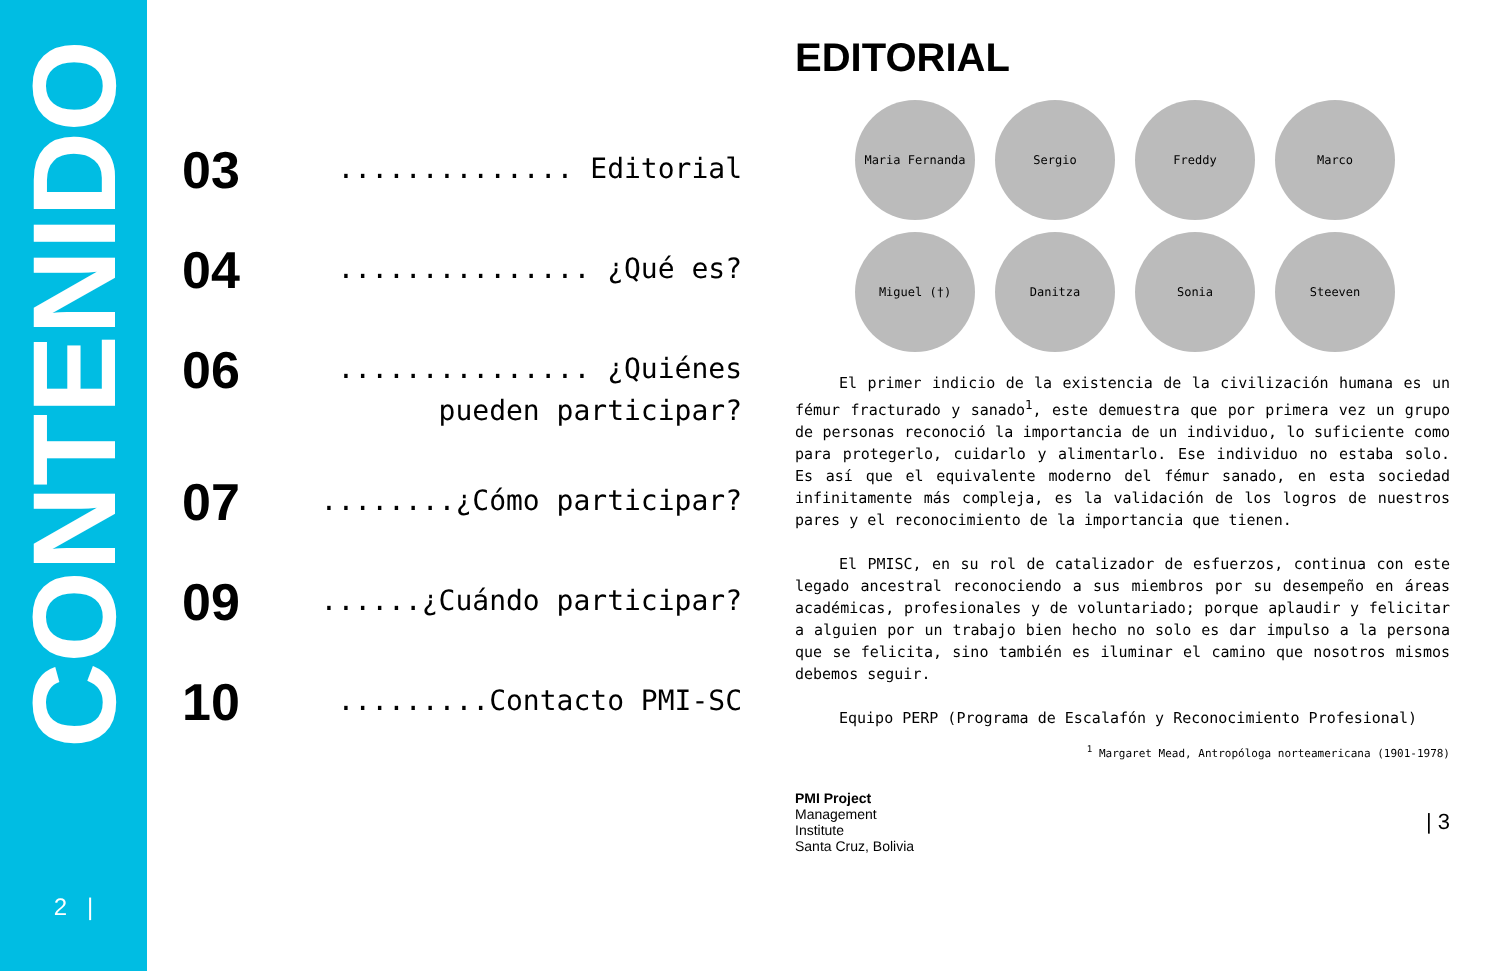CONTENIDO
2 |
03
.............. Editorial
04
............... ¿Qué es?
06
............... ¿Quiénes
pueden participar?
07
........¿Cómo participar?
09
......¿Cuándo participar?
10
.........Contacto PMI-SC
EDITORIAL
Maria Fernanda
Sergio
Freddy
Marco
Miguel (†)
Danitza
Sonia
Steeven
El primer indicio de la existencia de la civilización humana es un fémur fracturado y sanado<sup>1</sup>, este demuestra que por primera vez un grupo de personas reconoció la importancia de un individuo, lo suficiente como para protegerlo, cuidarlo y alimentarlo. Ese individuo no estaba solo. Es así que el equivalente moderno del fémur sanado, en esta sociedad infinitamente más compleja, es la validación de los logros de nuestros pares y el reconocimiento de la importancia que tienen.
El PMISC, en su rol de catalizador de esfuerzos, continua con este legado ancestral reconociendo a sus miembros por su desempeño en áreas académicas, profesionales y de voluntariado; porque aplaudir y felicitar a alguien por un trabajo bien hecho no solo es dar impulso a la persona que se felicita, sino también es iluminar el camino que nosotros mismos debemos seguir.
Equipo PERP (Programa de Escalafón y Reconocimiento Profesional)
<sup>1</sup> Margaret Mead, Antropóloga norteamericana (1901-1978)
PMI Project
Management
Institute
Santa Cruz, Bolivia
| 3